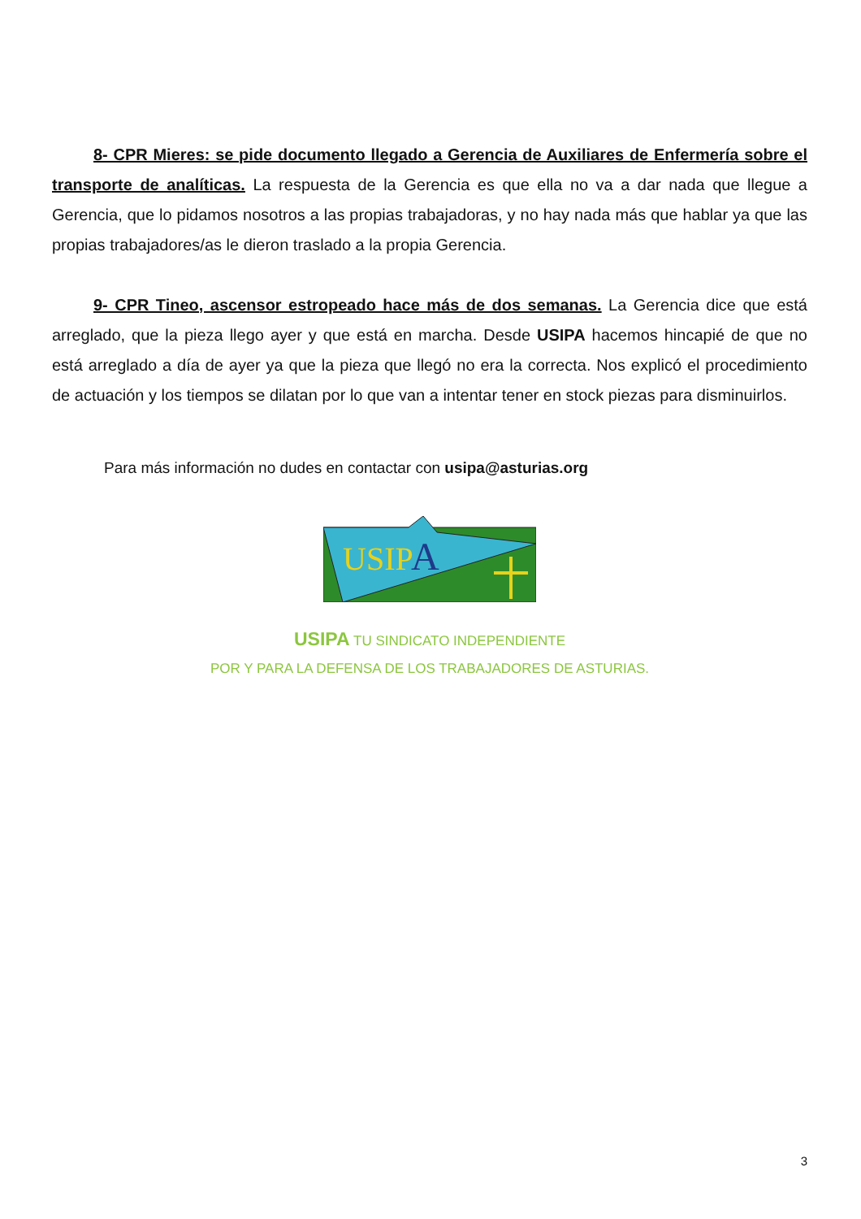8- CPR Mieres: se pide documento llegado a Gerencia de Auxiliares de Enfermería sobre el transporte de analíticas. La respuesta de la Gerencia es que ella no va a dar nada que llegue a Gerencia, que lo pidamos nosotros a las propias trabajadoras, y no hay nada más que hablar ya que las propias trabajadores/as le dieron traslado a la propia Gerencia.
9- CPR Tineo, ascensor estropeado hace más de dos semanas. La Gerencia dice que está arreglado, que la pieza llego ayer y que está en marcha. Desde USIPA hacemos hincapié de que no está arreglado a día de ayer ya que la pieza que llegó no era la correcta. Nos explicó el procedimiento de actuación y los tiempos se dilatan por lo que van a intentar tener en stock piezas para disminuirlos.
Para más información no dudes en contactar con usipa@asturias.org
USIP
A
USIPA TU SINDICATO INDEPENDIENTE
POR Y PARA LA DEFENSA DE LOS TRABAJADORES DE ASTURIAS.
3